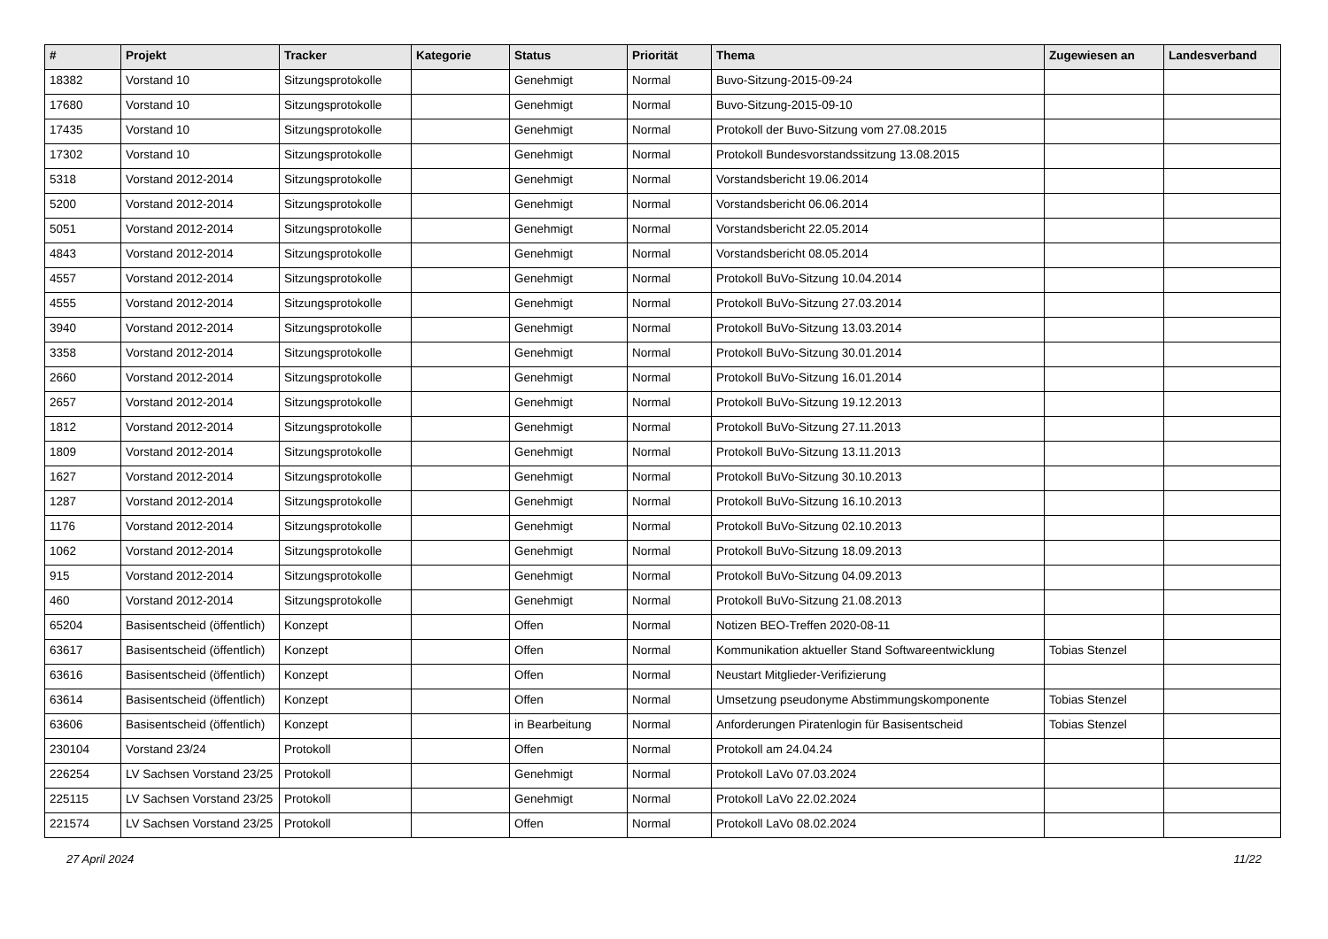| # | Projekt | Tracker | Kategorie | Status | Priorität | Thema | Zugewiesen an | Landesverband |
| --- | --- | --- | --- | --- | --- | --- | --- | --- |
| 18382 | Vorstand 10 | Sitzungsprotokolle | | Genehmigt | Normal | Buvo-Sitzung-2015-09-24 | | |
| 17680 | Vorstand 10 | Sitzungsprotokolle | | Genehmigt | Normal | Buvo-Sitzung-2015-09-10 | | |
| 17435 | Vorstand 10 | Sitzungsprotokolle | | Genehmigt | Normal | Protokoll der Buvo-Sitzung vom 27.08.2015 | | |
| 17302 | Vorstand 10 | Sitzungsprotokolle | | Genehmigt | Normal | Protokoll Bundesvorstandssitzung 13.08.2015 | | |
| 5318 | Vorstand 2012-2014 | Sitzungsprotokolle | | Genehmigt | Normal | Vorstandsbericht 19.06.2014 | | |
| 5200 | Vorstand 2012-2014 | Sitzungsprotokolle | | Genehmigt | Normal | Vorstandsbericht 06.06.2014 | | |
| 5051 | Vorstand 2012-2014 | Sitzungsprotokolle | | Genehmigt | Normal | Vorstandsbericht 22.05.2014 | | |
| 4843 | Vorstand 2012-2014 | Sitzungsprotokolle | | Genehmigt | Normal | Vorstandsbericht 08.05.2014 | | |
| 4557 | Vorstand 2012-2014 | Sitzungsprotokolle | | Genehmigt | Normal | Protokoll BuVo-Sitzung 10.04.2014 | | |
| 4555 | Vorstand 2012-2014 | Sitzungsprotokolle | | Genehmigt | Normal | Protokoll BuVo-Sitzung 27.03.2014 | | |
| 3940 | Vorstand 2012-2014 | Sitzungsprotokolle | | Genehmigt | Normal | Protokoll BuVo-Sitzung 13.03.2014 | | |
| 3358 | Vorstand 2012-2014 | Sitzungsprotokolle | | Genehmigt | Normal | Protokoll BuVo-Sitzung 30.01.2014 | | |
| 2660 | Vorstand 2012-2014 | Sitzungsprotokolle | | Genehmigt | Normal | Protokoll BuVo-Sitzung 16.01.2014 | | |
| 2657 | Vorstand 2012-2014 | Sitzungsprotokolle | | Genehmigt | Normal | Protokoll BuVo-Sitzung 19.12.2013 | | |
| 1812 | Vorstand 2012-2014 | Sitzungsprotokolle | | Genehmigt | Normal | Protokoll BuVo-Sitzung 27.11.2013 | | |
| 1809 | Vorstand 2012-2014 | Sitzungsprotokolle | | Genehmigt | Normal | Protokoll BuVo-Sitzung 13.11.2013 | | |
| 1627 | Vorstand 2012-2014 | Sitzungsprotokolle | | Genehmigt | Normal | Protokoll BuVo-Sitzung 30.10.2013 | | |
| 1287 | Vorstand 2012-2014 | Sitzungsprotokolle | | Genehmigt | Normal | Protokoll BuVo-Sitzung 16.10.2013 | | |
| 1176 | Vorstand 2012-2014 | Sitzungsprotokolle | | Genehmigt | Normal | Protokoll BuVo-Sitzung 02.10.2013 | | |
| 1062 | Vorstand 2012-2014 | Sitzungsprotokolle | | Genehmigt | Normal | Protokoll BuVo-Sitzung 18.09.2013 | | |
| 915 | Vorstand 2012-2014 | Sitzungsprotokolle | | Genehmigt | Normal | Protokoll BuVo-Sitzung 04.09.2013 | | |
| 460 | Vorstand 2012-2014 | Sitzungsprotokolle | | Genehmigt | Normal | Protokoll BuVo-Sitzung 21.08.2013 | | |
| 65204 | Basisentscheid (öffentlich) | Konzept | | Offen | Normal | Notizen BEO-Treffen 2020-08-11 | | |
| 63617 | Basisentscheid (öffentlich) | Konzept | | Offen | Normal | Kommunikation aktueller Stand Softwareentwicklung | Tobias Stenzel | |
| 63616 | Basisentscheid (öffentlich) | Konzept | | Offen | Normal | Neustart Mitglieder-Verifizierung | | |
| 63614 | Basisentscheid (öffentlich) | Konzept | | Offen | Normal | Umsetzung pseudonyme Abstimmungskomponente | Tobias Stenzel | |
| 63606 | Basisentscheid (öffentlich) | Konzept | | in Bearbeitung | Normal | Anforderungen Piratenlogin für Basisentscheid | Tobias Stenzel | |
| 230104 | Vorstand 23/24 | Protokoll | | Offen | Normal | Protokoll am 24.04.24 | | |
| 226254 | LV Sachsen Vorstand 23/25 | Protokoll | | Genehmigt | Normal | Protokoll LaVo 07.03.2024 | | |
| 225115 | LV Sachsen Vorstand 23/25 | Protokoll | | Genehmigt | Normal | Protokoll LaVo 22.02.2024 | | |
| 221574 | LV Sachsen Vorstand 23/25 | Protokoll | | Offen | Normal | Protokoll LaVo 08.02.2024 | | |
27 April 2024 11/22